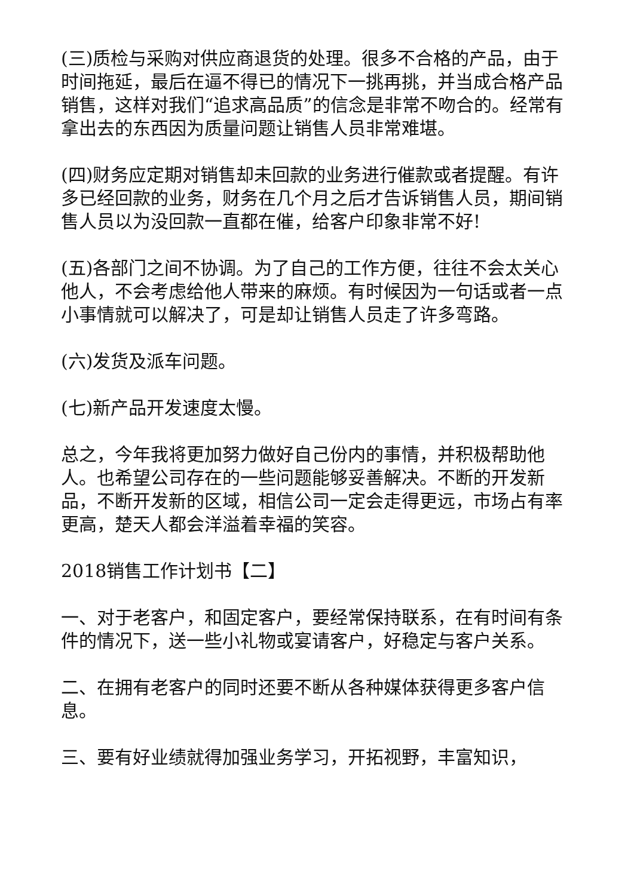(三)质检与采购对供应商退货的处理。很多不合格的产品，由于时间拖延，最后在逼不得已的情况下一挑再挑，并当成合格产品销售，这样对我们“追求高品质”的信念是非常不吻合的。经常有拿出去的东西因为质量问题让销售人员非常难堪。
(四)财务应定期对销售却未回款的业务进行催款或者提醒。有许多已经回款的业务，财务在几个月之后才告诉销售人员，期间销售人员以为没回款一直都在催，给客户印象非常不好!
(五)各部门之间不协调。为了自己的工作方便，往往不会太关心他人，不会考虑给他人带来的麻烦。有时候因为一句话或者一点小事情就可以解决了，可是却让销售人员走了许多弯路。
(六)发货及派车问题。
(七)新产品开发速度太慢。
总之，今年我将更加努力做好自己份内的事情，并积极帮助他人。也希望公司存在的一些问题能够妥善解决。不断的开发新品，不断开发新的区域，相信公司一定会走得更远，市场占有率更高，楚天人都会洋溢着幸福的笑容。
2018销售工作计划书【二】
一、对于老客户，和固定客户，要经常保持联系，在有时间有条件的情况下，送一些小礼物或宴请客户，好稳定与客户关系。
二、在拥有老客户的同时还要不断从各种媒体获得更多客户信息。
三、要有好业绩就得加强业务学习，开拓视野，丰富知识，